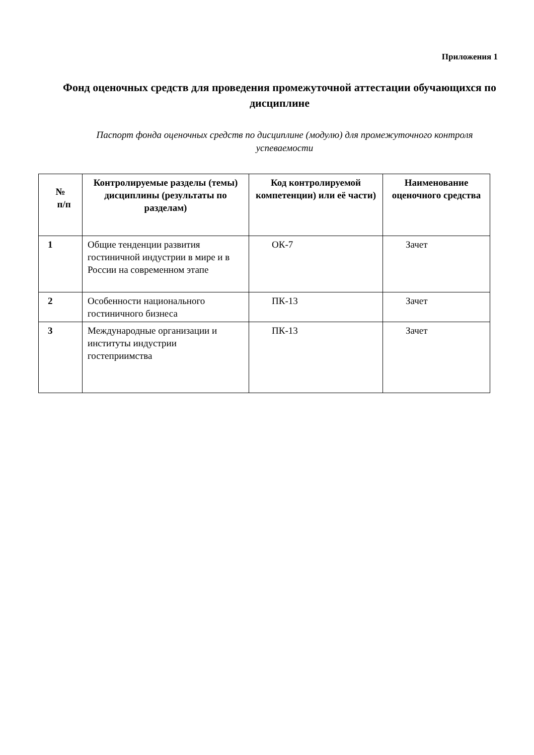Приложения 1
Фонд оценочных средств для проведения промежуточной аттестации обучающихся по дисциплине
Паспорт фонда оценочных средств по дисциплине (модулю) для промежуточного контроля успеваемости
| № п/п | Контролируемые разделы (темы) дисциплины (результаты по разделам) | Код контролируемой компетенции) или её части) | Наименование оценочного средства |
| --- | --- | --- | --- |
| 1 | Общие тенденции развития гостиничной индустрии в мире и в России на современном этапе | ОК-7 | Зачет |
| 2 | Особенности национального гостиничного бизнеса | ПК-13 | Зачет |
| 3 | Международные организации и институты индустрии гостеприимства | ПК-13 | Зачет |